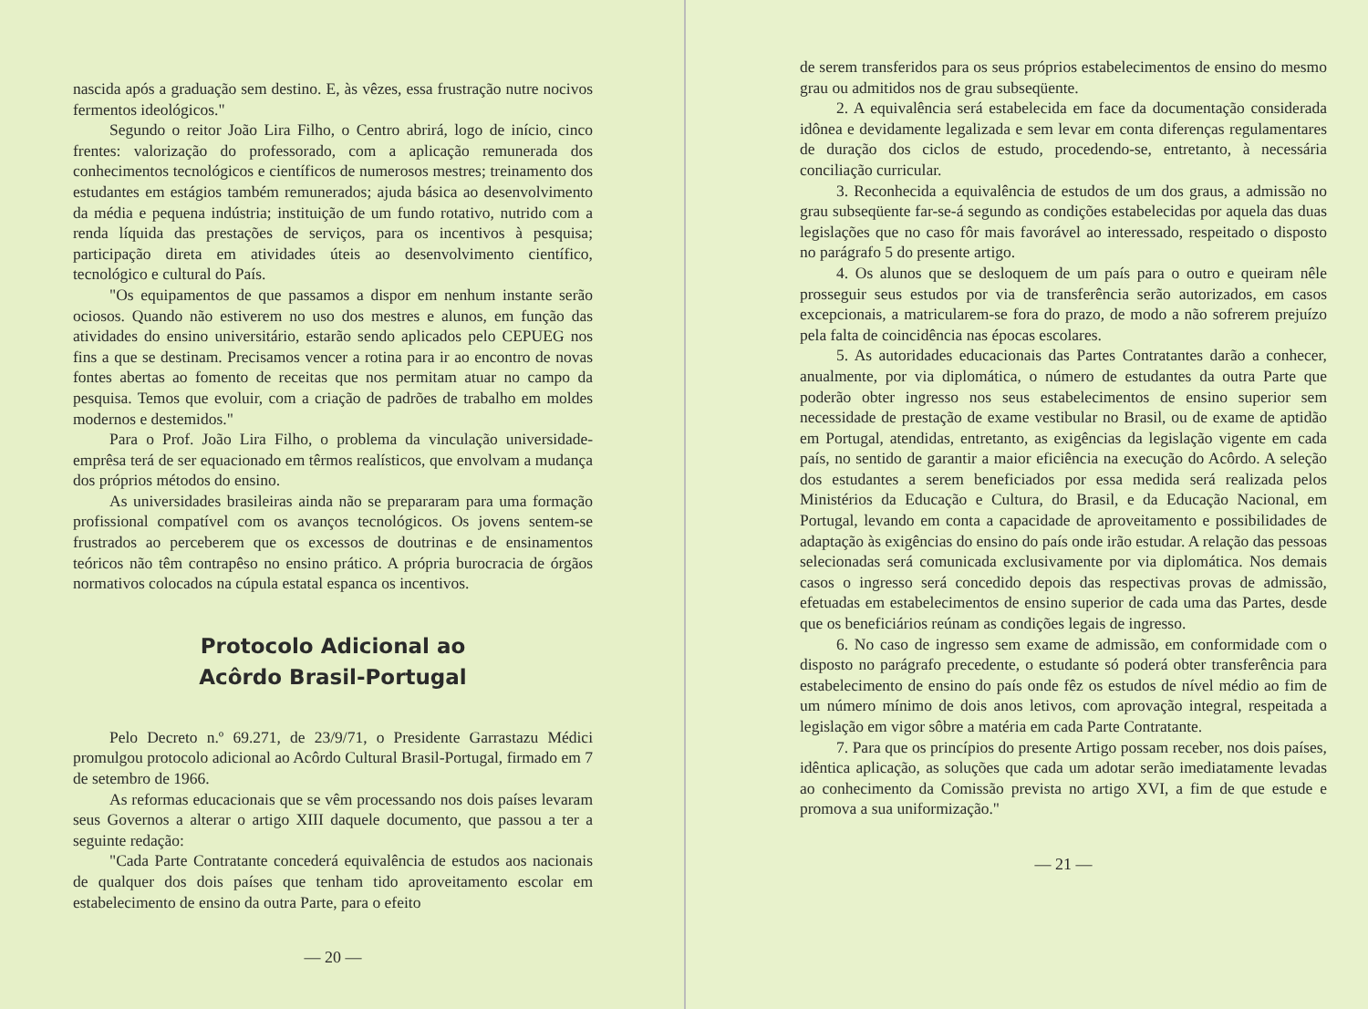nascida após a graduação sem destino. E, às vêzes, essa frustração nutre nocivos fermentos ideológicos."
Segundo o reitor João Lira Filho, o Centro abrirá, logo de início, cinco frentes: valorização do professorado, com a aplicação remunerada dos conhecimentos tecnológicos e científicos de numerosos mestres; treinamento dos estudantes em estágios também remunerados; ajuda básica ao desenvolvimento da média e pequena indústria; instituição de um fundo rotativo, nutrido com a renda líquida das prestações de serviços, para os incentivos à pesquisa; participação direta em atividades úteis ao desenvolvimento científico, tecnológico e cultural do País.
"Os equipamentos de que passamos a dispor em nenhum instante serão ociosos. Quando não estiverem no uso dos mestres e alunos, em função das atividades do ensino universitário, estarão sendo aplicados pelo CEPUEG nos fins a que se destinam. Precisamos vencer a rotina para ir ao encontro de novas fontes abertas ao fomento de receitas que nos permitam atuar no campo da pesquisa. Temos que evoluir, com a criação de padrões de trabalho em moldes modernos e destemidos."
Para o Prof. João Lira Filho, o problema da vinculação universidade-emprêsa terá de ser equacionado em têrmos realísticos, que envolvam a mudança dos próprios métodos do ensino.
As universidades brasileiras ainda não se prepararam para uma formação profissional compatível com os avanços tecnológicos. Os jovens sentem-se frustrados ao perceberem que os excessos de doutrinas e de ensinamentos teóricos não têm contrapêso no ensino prático. A própria burocracia de órgãos normativos colocados na cúpula estatal espanca os incentivos.
Protocolo Adicional ao
Acôrdo Brasil-Portugal
Pelo Decreto n.º 69.271, de 23/9/71, o Presidente Garrastazu Médici promulgou protocolo adicional ao Acôrdo Cultural Brasil-Portugal, firmado em 7 de setembro de 1966.
As reformas educacionais que se vêm processando nos dois países levaram seus Governos a alterar o artigo XIII daquele documento, que passou a ter a seguinte redação:
"Cada Parte Contratante concederá equivalência de estudos aos nacionais de qualquer dos dois países que tenham tido aproveitamento escolar em estabelecimento de ensino da outra Parte, para o efeito
— 20 —
de serem transferidos para os seus próprios estabelecimentos de ensino do mesmo grau ou admitidos nos de grau subseqüente.
2. A equivalência será estabelecida em face da documentação considerada idônea e devidamente legalizada e sem levar em conta diferenças regulamentares de duração dos ciclos de estudo, procedendo-se, entretanto, à necessária conciliação curricular.
3. Reconhecida a equivalência de estudos de um dos graus, a admissão no grau subseqüente far-se-á segundo as condições estabelecidas por aquela das duas legislações que no caso fôr mais favorável ao interessado, respeitado o disposto no parágrafo 5 do presente artigo.
4. Os alunos que se desloquem de um país para o outro e queiram nêle prosseguir seus estudos por via de transferência serão autorizados, em casos excepcionais, a matricularem-se fora do prazo, de modo a não sofrerem prejuízo pela falta de coincidência nas épocas escolares.
5. As autoridades educacionais das Partes Contratantes darão a conhecer, anualmente, por via diplomática, o número de estudantes da outra Parte que poderão obter ingresso nos seus estabelecimentos de ensino superior sem necessidade de prestação de exame vestibular no Brasil, ou de exame de aptidão em Portugal, atendidas, entretanto, as exigências da legislação vigente em cada país, no sentido de garantir a maior eficiência na execução do Acôrdo. A seleção dos estudantes a serem beneficiados por essa medida será realizada pelos Ministérios da Educação e Cultura, do Brasil, e da Educação Nacional, em Portugal, levando em conta a capacidade de aproveitamento e possibilidades de adaptação às exigências do ensino do país onde irão estudar. A relação das pessoas selecionadas será comunicada exclusivamente por via diplomática. Nos demais casos o ingresso será concedido depois das respectivas provas de admissão, efetuadas em estabelecimentos de ensino superior de cada uma das Partes, desde que os beneficiários reúnam as condições legais de ingresso.
6. No caso de ingresso sem exame de admissão, em conformidade com o disposto no parágrafo precedente, o estudante só poderá obter transferência para estabelecimento de ensino do país onde fêz os estudos de nível médio ao fim de um número mínimo de dois anos letivos, com aprovação integral, respeitada a legislação em vigor sôbre a matéria em cada Parte Contratante.
7. Para que os princípios do presente Artigo possam receber, nos dois países, idêntica aplicação, as soluções que cada um adotar serão imediatamente levadas ao conhecimento da Comissão prevista no artigo XVI, a fim de que estude e promova a sua uniformização."
— 21 —